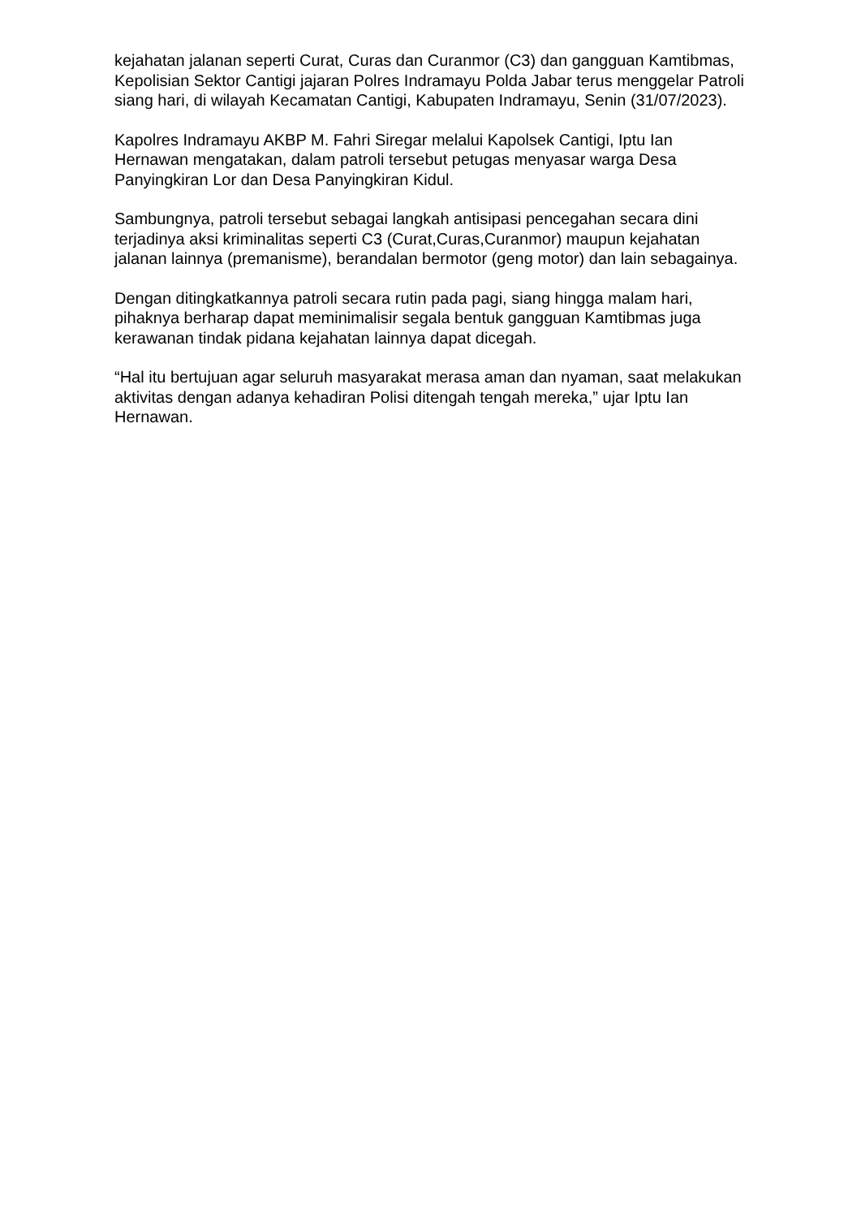kejahatan jalanan seperti Curat, Curas dan Curanmor (C3) dan gangguan Kamtibmas, Kepolisian Sektor Cantigi jajaran Polres Indramayu Polda Jabar terus menggelar Patroli siang hari, di wilayah Kecamatan Cantigi, Kabupaten Indramayu, Senin (31/07/2023).
Kapolres Indramayu AKBP M. Fahri Siregar melalui Kapolsek Cantigi, Iptu Ian Hernawan mengatakan, dalam patroli tersebut petugas menyasar warga Desa Panyingkiran Lor dan Desa Panyingkiran Kidul.
Sambungnya, patroli tersebut sebagai langkah antisipasi pencegahan secara dini terjadinya aksi kriminalitas seperti C3 (Curat,Curas,Curanmor) maupun kejahatan jalanan lainnya (premanisme), berandalan bermotor (geng motor) dan lain sebagainya.
Dengan ditingkatkannya patroli secara rutin pada pagi, siang hingga malam hari, pihaknya berharap dapat meminimalisir segala bentuk gangguan Kamtibmas juga kerawanan tindak pidana kejahatan lainnya dapat dicegah.
“Hal itu bertujuan agar seluruh masyarakat merasa aman dan nyaman, saat melakukan aktivitas dengan adanya kehadiran Polisi ditengah tengah mereka,” ujar Iptu Ian Hernawan.